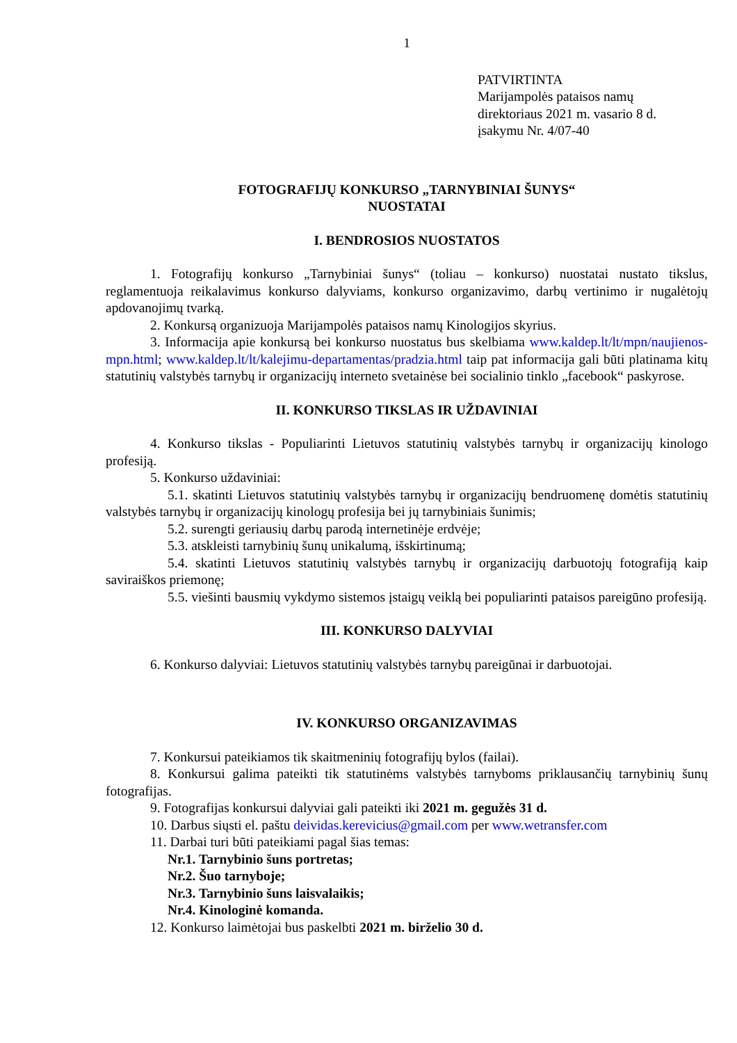1
PATVIRTINTA
Marijampolės pataisos namų
direktoriaus 2021 m. vasario 8 d.
įsakymu Nr. 4/07-40
FOTOGRAFIJŲ KONKURSO „TARNYBINIAI ŠUNYS“
NUOSTATAI
I. BENDROSIOS NUOSTATOS
1. Fotografijų konkurso „Tarnybiniai šunys“ (toliau – konkurso) nuostatai nustato tikslus, reglamentuoja reikalavimus konkurso dalyviams, konkurso organizavimo, darbų vertinimo ir nugalėtojų apdovanojimų tvarką.
2. Konkursą organizuoja Marijampolės pataisos namų Kinologijos skyrius.
3. Informacija apie konkursą bei konkurso nuostatus bus skelbiama www.kaldep.lt/lt/mpn/naujienos-mpn.html; www.kaldep.lt/lt/kalejimu-departamentas/pradzia.html taip pat informacija gali būti platinama kitų statutinių valstybės tarnybų ir organizacijų interneto svetainėse bei socialinio tinklo „facebook“ paskyrose.
II. KONKURSO TIKSLAS IR UŽDAVINIAI
4. Konkurso tikslas - Populiarinti Lietuvos statutinių valstybės tarnybų ir organizacijų kinologo profesiją.
5. Konkurso uždaviniai:
5.1. skatinti Lietuvos statutinių valstybės tarnybų ir organizacijų bendruomenę domėtis statutinių valstybės tarnybų ir organizacijų kinologų profesija bei jų tarnybiniais šunimis;
5.2. surengti geriausių darbų parodą internetinėje erdvėje;
5.3. atskleisti tarnybinių šunų unikalumą, išskirtinumą;
5.4. skatinti Lietuvos statutinių valstybės tarnybų ir organizacijų darbuotojų fotografiją kaip saviraiškos priemonę;
5.5. viešinti bausmių vykdymo sistemos įstaigų veiklą bei populiarinti pataisos pareigūno profesiją.
III. KONKURSO DALYVIAI
6. Konkurso dalyviai: Lietuvos statutinių valstybės tarnybų pareigūnai ir darbuotojai.
IV. KONKURSO ORGANIZAVIMAS
7. Konkursui pateikiamos tik skaitmeninių fotografijų bylos (failai).
8. Konkursui galima pateikti tik statutinėms valstybės tarnyboms priklausančių tarnybinių šunų fotografijas.
9. Fotografijas konkursui dalyviai gali pateikti iki 2021 m. gegužės 31 d.
10. Darbus siųsti el. paštu deividas.kerevicius@gmail.com per www.wetransfer.com
11. Darbai turi būti pateikiami pagal šias temas:
Nr.1. Tarnybinio šuns portretas;
Nr.2. Šuo tarnyboje;
Nr.3. Tarnybinio šuns laisvalaikis;
Nr.4. Kinologinė komanda.
12. Konkurso laimėtojai bus paskelbti 2021 m. birželio 30 d.